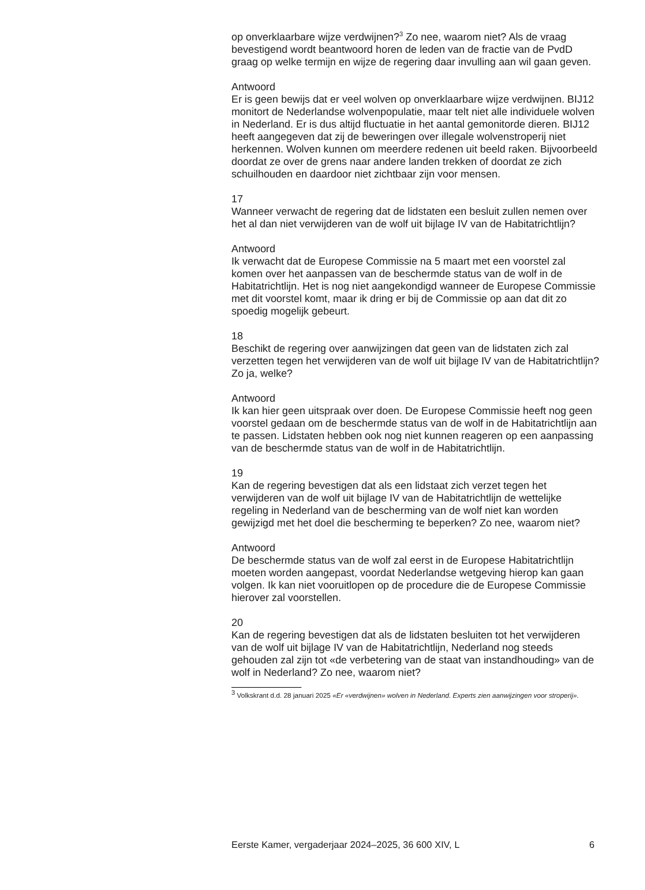op onverklaarbare wijze verdwijnen?<sup>3</sup> Zo nee, waarom niet? Als de vraag bevestigend wordt beantwoord horen de leden van de fractie van de PvdD graag op welke termijn en wijze de regering daar invulling aan wil gaan geven.
Antwoord
Er is geen bewijs dat er veel wolven op onverklaarbare wijze verdwijnen. BIJ12 monitort de Nederlandse wolvenpopulatie, maar telt niet alle individuele wolven in Nederland. Er is dus altijd fluctuatie in het aantal gemonitorde dieren. BIJ12 heeft aangegeven dat zij de beweringen over illegale wolvenstroperij niet herkennen. Wolven kunnen om meerdere redenen uit beeld raken. Bijvoorbeeld doordat ze over de grens naar andere landen trekken of doordat ze zich schuilhouden en daardoor niet zichtbaar zijn voor mensen.
17
Wanneer verwacht de regering dat de lidstaten een besluit zullen nemen over het al dan niet verwijderen van de wolf uit bijlage IV van de Habitatrichtlijn?
Antwoord
Ik verwacht dat de Europese Commissie na 5 maart met een voorstel zal komen over het aanpassen van de beschermde status van de wolf in de Habitatrichtlijn. Het is nog niet aangekondigd wanneer de Europese Commissie met dit voorstel komt, maar ik dring er bij de Commissie op aan dat dit zo spoedig mogelijk gebeurt.
18
Beschikt de regering over aanwijzingen dat geen van de lidstaten zich zal verzetten tegen het verwijderen van de wolf uit bijlage IV van de Habitatrichtlijn? Zo ja, welke?
Antwoord
Ik kan hier geen uitspraak over doen. De Europese Commissie heeft nog geen voorstel gedaan om de beschermde status van de wolf in de Habitatrichtlijn aan te passen. Lidstaten hebben ook nog niet kunnen reageren op een aanpassing van de beschermde status van de wolf in de Habitatrichtlijn.
19
Kan de regering bevestigen dat als een lidstaat zich verzet tegen het verwijderen van de wolf uit bijlage IV van de Habitatrichtlijn de wettelijke regeling in Nederland van de bescherming van de wolf niet kan worden gewijzigd met het doel die bescherming te beperken? Zo nee, waarom niet?
Antwoord
De beschermde status van de wolf zal eerst in de Europese Habitatrichtlijn moeten worden aangepast, voordat Nederlandse wetgeving hierop kan gaan volgen. Ik kan niet vooruitlopen op de procedure die de Europese Commissie hierover zal voorstellen.
20
Kan de regering bevestigen dat als de lidstaten besluiten tot het verwijderen van de wolf uit bijlage IV van de Habitatrichtlijn, Nederland nog steeds gehouden zal zijn tot «de verbetering van de staat van instandhouding» van de wolf in Nederland? Zo nee, waarom niet?
<sup>3</sup> Volkskrant d.d. 28 januari 2025 «Er «verdwijnen» wolven in Nederland. Experts zien aanwijzingen voor stroperij».
Eerste Kamer, vergaderjaar 2024–2025, 36 600 XIV, L 6